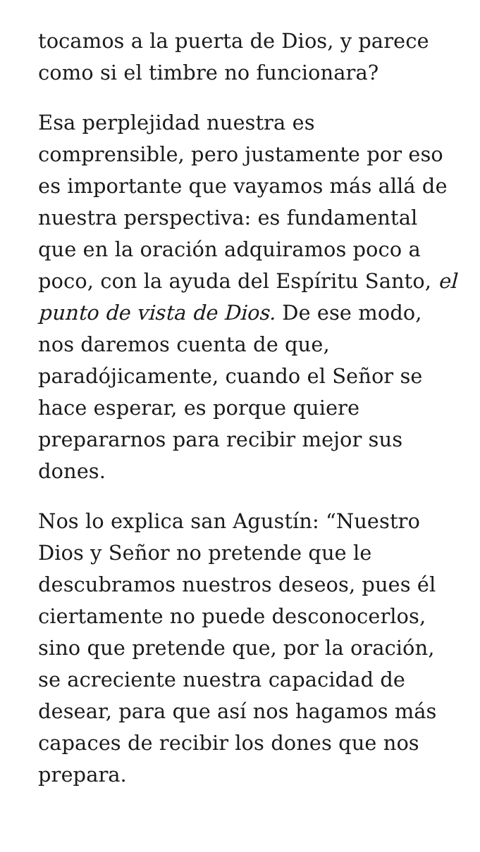tocamos a la puerta de Dios, y parece como si el timbre no funcionara?
Esa perplejidad nuestra es comprensible, pero justamente por eso es importante que vayamos más allá de nuestra perspectiva: es fundamental que en la oración adquiramos poco a poco, con la ayuda del Espíritu Santo, el punto de vista de Dios. De ese modo, nos daremos cuenta de que, paradójicamente, cuando el Señor se hace esperar, es porque quiere prepararnos para recibir mejor sus dones.
Nos lo explica san Agustín: “Nuestro Dios y Señor no pretende que le descubramos nuestros deseos, pues él ciertamente no puede desconocerlos, sino que pretende que, por la oración, se acreciente nuestra capacidad de desear, para que así nos hagamos más capaces de recibir los dones que nos prepara.